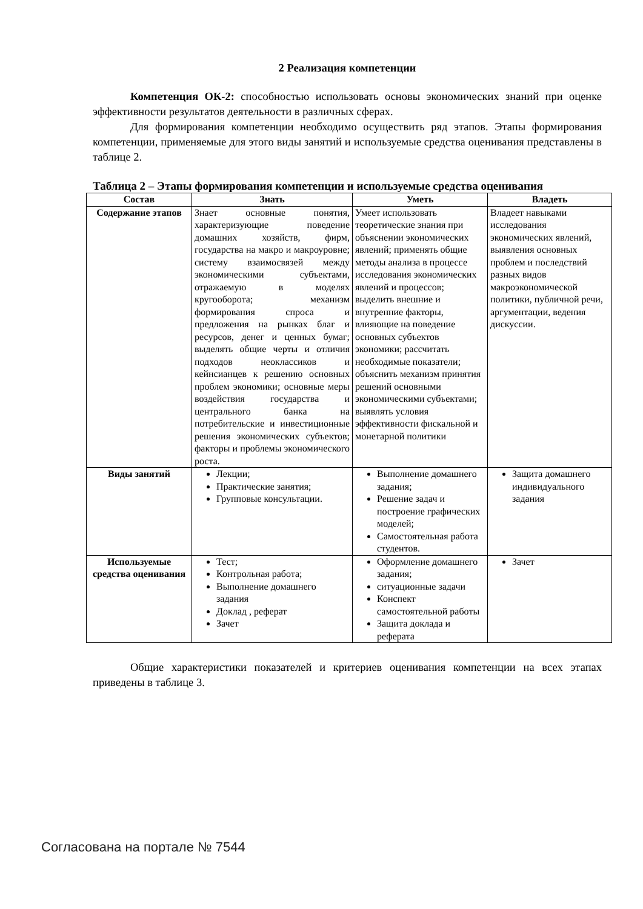2 Реализация компетенции
Компетенция ОК-2: способностью использовать основы экономических знаний при оценке эффективности результатов деятельности в различных сферах.
Для формирования компетенции необходимо осуществить ряд этапов. Этапы формирования компетенции, применяемые для этого виды занятий и используемые средства оценивания представлены в таблице 2.
Таблица 2 – Этапы формирования компетенции и используемые средства оценивания
| Состав | Знать | Уметь | Владеть |
| --- | --- | --- | --- |
| Содержание этапов | Знает основные понятия, характеризующие поведение домашних хозяйств, фирм, государства на макро и макроуровне; систему взаимосвязей между экономическими субъектами, отражаемую в моделях кругооборота; механизм формирования спроса и предложения на рынках благ и ресурсов, денег и ценных бумаг; выделять общие черты и отличия подходов неоклассиков и кейнсианцев к решению основных проблем экономики; основные меры воздействия государства и центрального банка на потребительские и инвестиционные решения экономических субъектов; факторы и проблемы экономического роста. | Умеет использовать теоретические знания при объяснении экономических явлений; применять общие методы анализа в процессе исследования экономических явлений и процессов; выделить внешние и внутренние факторы, влияющие на поведение основных субъектов экономики; рассчитать необходимые показатели; объяснить механизм принятия решений основными экономическими субъектами; выявлять условия эффективности фискальной и монетарной политики | Владеет навыками исследования экономических явлений, выявления основных проблем и последствий разных видов макроэкономической политики, публичной речи, аргументации, ведения дискуссии. |
| Виды занятий | Лекции; Практические занятия; Групповые консультации. | Выполнение домашнего задания; Решение задач и построение графических моделей; Самостоятельная работа студентов. | Защита домашнего индивидуального задания |
| Используемые средства оценивания | Тест; Контрольная работа; Выполнение домашнего задания Доклад , реферат Зачет | Оформление домашнего задания; ситуационные задачи Конспект самостоятельной работы Защита доклада и реферата | Зачет |
Общие характеристики показателей и критериев оценивания компетенции на всех этапах приведены в таблице 3.
Согласована на портале № 7544